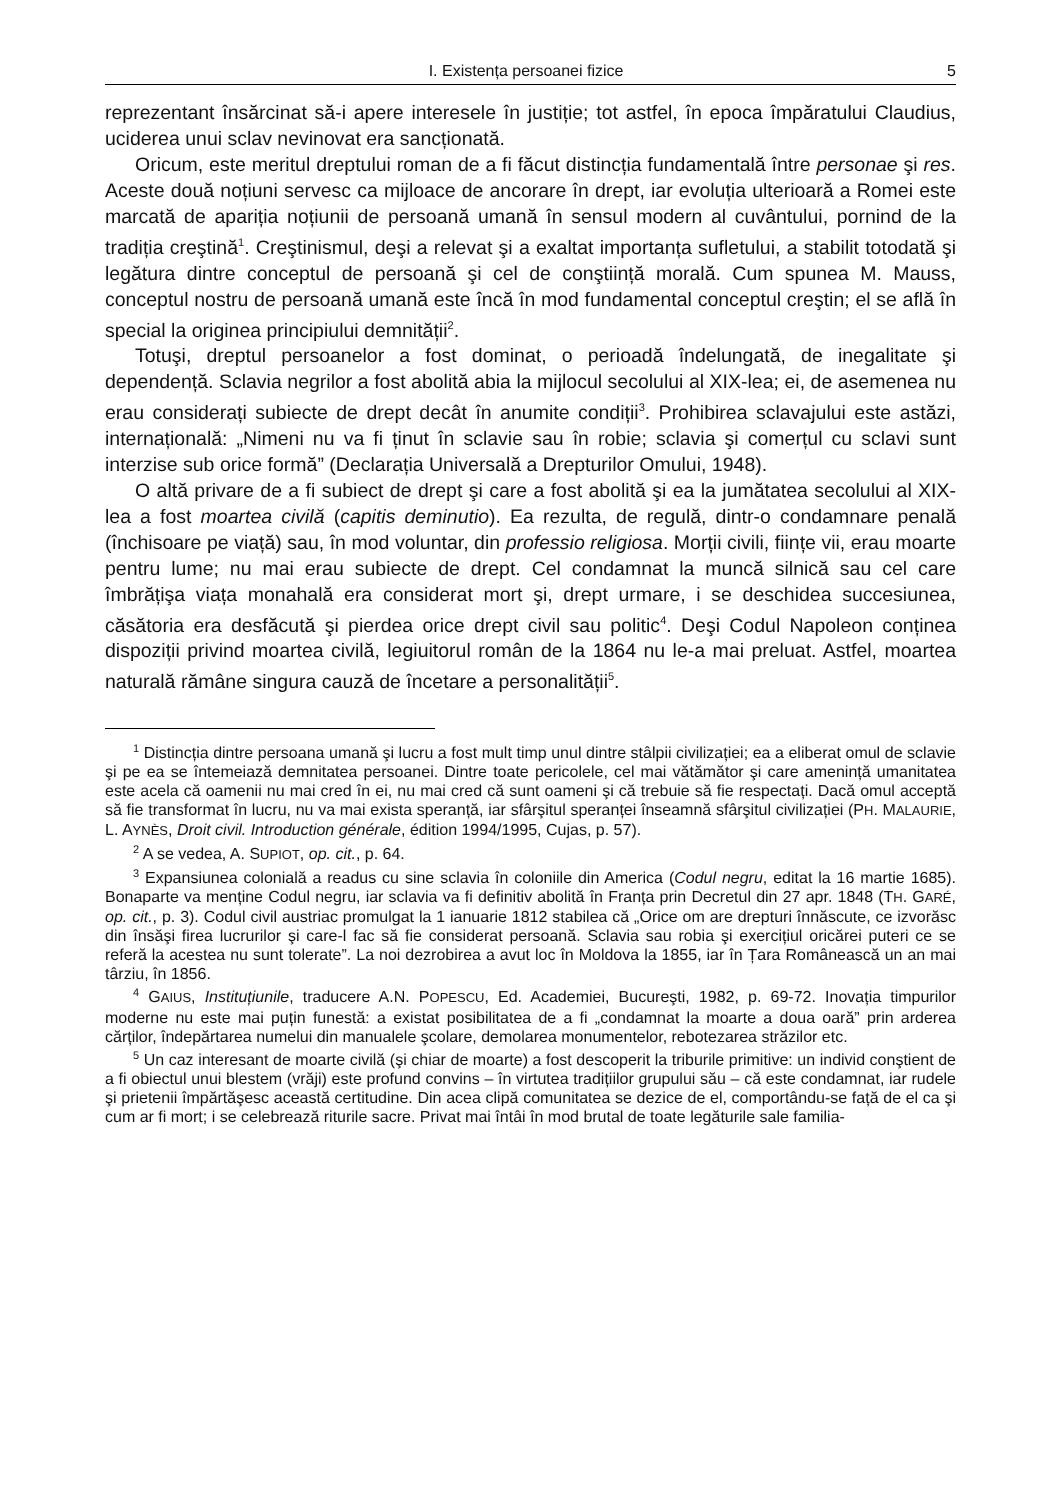I. Existența persoanei fizice 5
reprezentant însărcinat să-i apere interesele în justiție; tot astfel, în epoca împăratului Claudius, uciderea unui sclav nevinovat era sancționată.
Oricum, este meritul dreptului roman de a fi făcut distincția fundamentală între personae şi res. Aceste două noțiuni servesc ca mijloace de ancorare în drept, iar evoluția ulterioară a Romei este marcată de apariția noțiunii de persoană umană în sensul modern al cuvântului, pornind de la tradiția creştină<sup>1</sup>. Creştinismul, deşi a relevat şi a exaltat importanța sufletului, a stabilit totodată şi legătura dintre conceptul de persoană şi cel de conştiință morală. Cum spunea M. Mauss, conceptul nostru de persoană umană este încă în mod fundamental conceptul creştin; el se află în special la originea principiului demnității<sup>2</sup>.
Totuşi, dreptul persoanelor a fost dominat, o perioadă îndelungată, de inegalitate şi dependență. Sclavia negrilor a fost abolită abia la mijlocul secolului al XIX-lea; ei, de asemenea nu erau considerați subiecte de drept decât în anumite condiții<sup>3</sup>. Prohibirea sclavajului este astăzi, internațională: „Nimeni nu va fi ținut în sclavie sau în robie; sclavia şi comerțul cu sclavi sunt interzise sub orice formă” (Declarația Universală a Drepturilor Omului, 1948).
O altă privare de a fi subiect de drept şi care a fost abolită şi ea la jumătatea secolului al XIX-lea a fost moartea civilă (capitis deminutio). Ea rezulta, de regulă, dintr-o condamnare penală (închisoare pe viață) sau, în mod voluntar, din professio religiosa. Morții civili, ființe vii, erau moarte pentru lume; nu mai erau subiecte de drept. Cel condamnat la muncă silnică sau cel care îmbrățişa viața monahală era considerat mort şi, drept urmare, i se deschidea succesiunea, căsătoria era desfăcută şi pierdea orice drept civil sau politic<sup>4</sup>. Deşi Codul Napoleon conținea dispoziții privind moartea civilă, legiuitorul român de la 1864 nu le-a mai preluat. Astfel, moartea naturală rămâne singura cauză de încetare a personalității<sup>5</sup>.
<sup>1</sup> Distincția dintre persoana umană şi lucru a fost mult timp unul dintre stâlpii civilizației; ea a eliberat omul de sclavie şi pe ea se întemeiază demnitatea persoanei. Dintre toate pericolele, cel mai vătămător şi care amenință umanitatea este acela că oamenii nu mai cred în ei, nu mai cred că sunt oameni şi că trebuie să fie respectați. Dacă omul acceptă să fie transformat în lucru, nu va mai exista speranță, iar sfârşitul speranței înseamnă sfârşitul civilizației (PH. MALAURIE, L. AYNÈS, Droit civil. Introduction générale, édition 1994/1995, Cujas, p. 57).
<sup>2</sup> A se vedea, A. SUPIOT, op. cit., p. 64.
<sup>3</sup> Expansiunea colonială a readus cu sine sclavia în coloniile din America (Codul negru, editat la 16 martie 1685). Bonaparte va menține Codul negru, iar sclavia va fi definitiv abolită în Franța prin Decretul din 27 apr. 1848 (TH. GARÉ, op. cit., p. 3). Codul civil austriac promulgat la 1 ianuarie 1812 stabilea că „Orice om are drepturi înnăscute, ce izvorăsc din însăşi firea lucrurilor şi care-l fac să fie considerat persoană. Sclavia sau robia şi exercițiul oricărei puteri ce se referă la acestea nu sunt tolerate”. La noi dezrobirea a avut loc în Moldova la 1855, iar în Țara Românească un an mai târziu, în 1856.
<sup>4</sup> GAIUS, Instituțiunile, traducere A.N. POPESCU, Ed. Academiei, Bucureşti, 1982, p. 69-72. Inovația timpurilor moderne nu este mai puțin funestă: a existat posibilitatea de a fi „condamnat la moarte a doua oară” prin arderea cărților, îndepărtarea numelui din manualele şcolare, demolarea monumentelor, rebotezarea străzilor etc.
<sup>5</sup> Un caz interesant de moarte civilă (şi chiar de moarte) a fost descoperit la triburile primitive: un individ conştient de a fi obiectul unui blestem (vrăji) este profund convins – în virtutea tradițiilor grupului său – că este condamnat, iar rudele şi prietenii împărtăşesc această certitudine. Din acea clipă comunitatea se dezice de el, comportându-se față de el ca şi cum ar fi mort; i se celebrează riturile sacre. Privat mai întâi în mod brutal de toate legăturile sale familia-